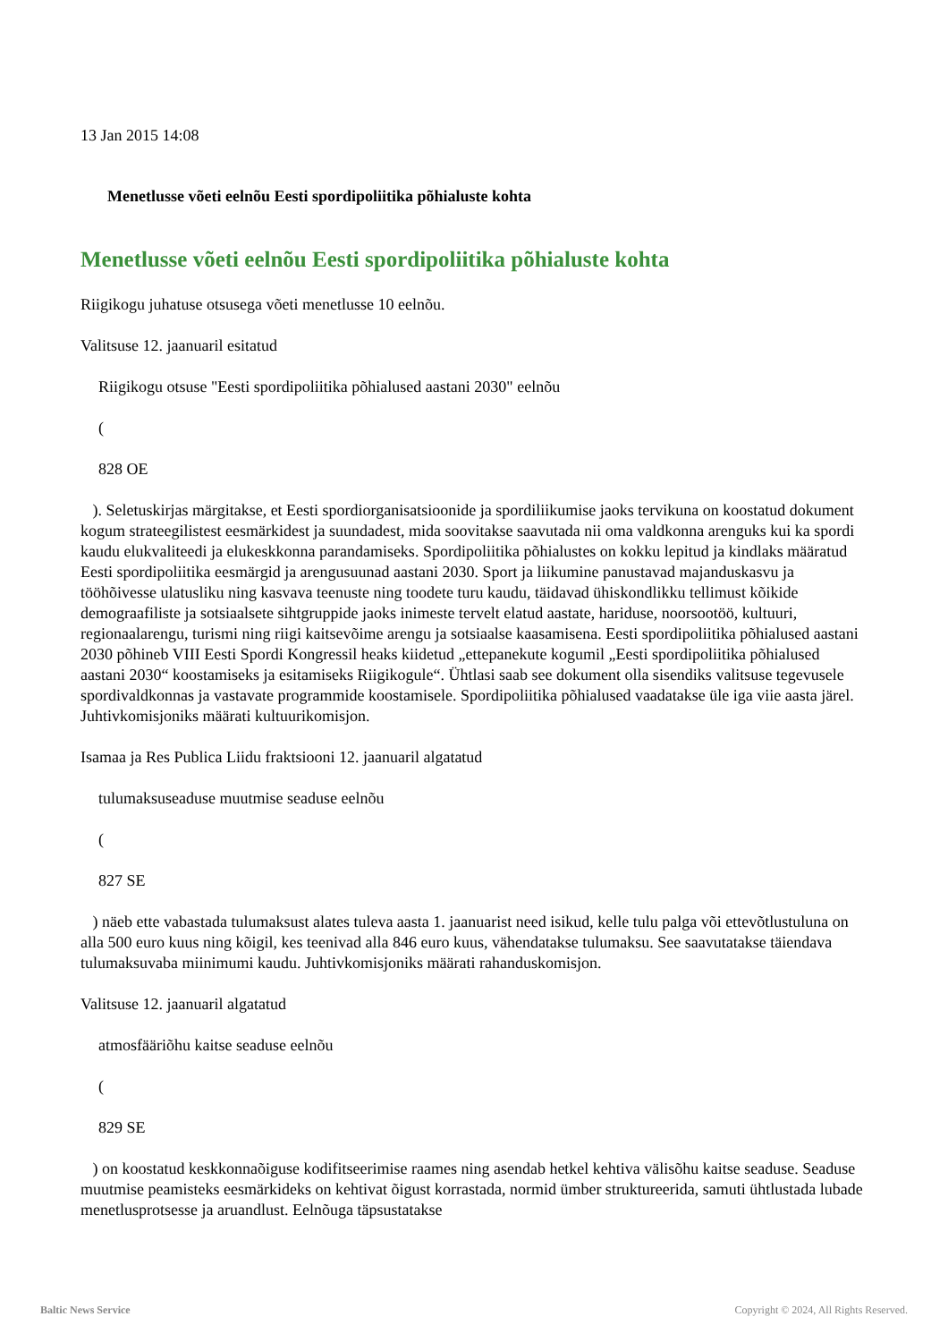13 Jan 2015 14:08
Menetlusse võeti eelnõu Eesti spordipoliitika põhialuste kohta
Menetlusse võeti eelnõu Eesti spordipoliitika põhialuste kohta
Riigikogu juhatuse otsusega võeti menetlusse 10 eelnõu.
Valitsuse 12. jaanuaril esitatud
Riigikogu otsuse "Eesti spordipoliitika põhialused aastani 2030" eelnõu
(
828 OE
). Seletuskirjas märgitakse, et Eesti spordiorganisatsioonide ja spordiliikumise jaoks tervikuna on koostatud dokument kogum strateegilistest eesmärkidest ja suundadest, mida soovitakse saavutada nii oma valdkonna arenguks kui ka spordi kaudu elukvaliteedi ja elukeskkonna parandamiseks. Spordipoliitika põhialustes on kokku lepitud ja kindlaks määratud Eesti spordipoliitika eesmärgid ja arengusuunad aastani 2030. Sport ja liikumine panustavad majanduskasvu ja tööhõivesse ulatusliku ning kasvava teenuste ning toodete turu kaudu, täidavad ühiskondlikku tellimust kõikide demograafiliste ja sotsiaalsete sihtgruppide jaoks inimeste tervelt elatud aastate, hariduse, noorsootöö, kultuuri, regionaalarengu, turismi ning riigi kaitsevõime arengu ja sotsiaalse kaasamisena. Eesti spordipoliitika põhialused aastani 2030 põhineb VIII Eesti Spordi Kongressil heaks kiidetud „ettepanekute kogumil „Eesti spordipoliitika põhialused aastani 2030“ koostamiseks ja esitamiseks Riigikogule“. Ühtlasi saab see dokument olla sisendiks valitsuse tegevusele spordivaldkonnas ja vastavate programmide koostamisele. Spordipoliitika põhialused vaadatakse üle iga viie aasta järel. Juhtivkomisjoniks määrati kultuurikomisjon.
Isamaa ja Res Publica Liidu fraktsiooni 12. jaanuaril algatatud
tulumaksuseaduse muutmise seaduse eelnõu
(
827 SE
) näeb ette vabastada tulumaksust alates tuleva aasta 1. jaanuarist need isikud, kelle tulu palga või ettevõtlustuluna on alla 500 euro kuus ning kõigil, kes teenivad alla 846 euro kuus, vähendatakse tulumaksu. See saavutatakse täiendava tulumaksuvaba miinimumi kaudu. Juhtivkomisjoniks määrati rahanduskomisjon.
Valitsuse 12. jaanuaril algatatud
atmosfääriõhu kaitse seaduse eelnõu
(
829 SE
) on koostatud keskkonnaõiguse kodifitseerimise raames ning asendab hetkel kehtiva välisõhu kaitse seaduse. Seaduse muutmise peamisteks eesmärkideks on kehtivat õigust korrastada, normid ümber struktureerida, samuti ühtlustada lubade menetlusprotsesse ja aruandlust. Eelnõuga täpsustatakse
Baltic News Service Copyright © 2024, All Rights Reserved.